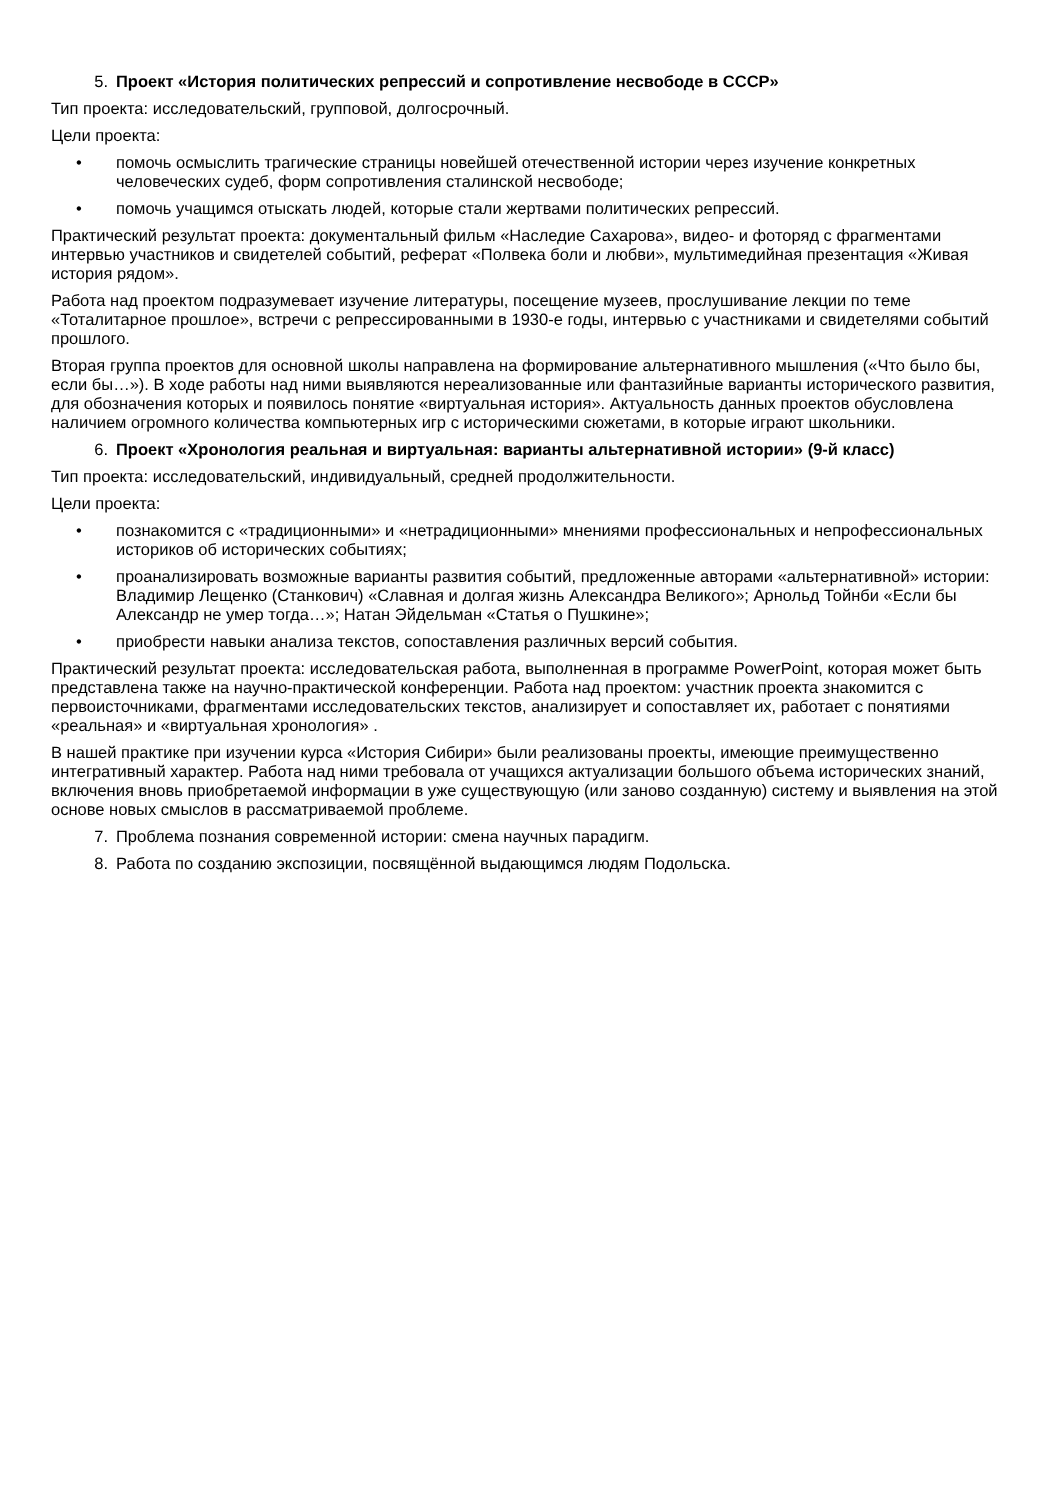5. Проект «История политических репрессий и сопротивление несвободе в СССР»
Тип проекта: исследовательский, групповой, долгосрочный.
Цели проекта:
• помочь осмыслить трагические страницы новейшей отечественной истории через изучение конкретных человеческих судеб, форм сопротивления сталинской несвободе;
• помочь учащимся отыскать людей, которые стали жертвами политических репрессий.
Практический результат проекта: документальный фильм «Наследие Сахарова», видео- и фоторяд с фрагментами интервью участников и свидетелей событий, реферат «Полвека боли и любви», мультимедийная презентация «Живая история рядом».
Работа над проектом подразумевает изучение литературы, посещение музеев, прослушивание лекции по теме «Тоталитарное прошлое», встречи с репрессированными в 1930-е годы, интервью с участниками и свидетелями событий прошлого.
Вторая группа проектов для основной школы направлена на формирование альтернативного мышления («Что было бы, если бы…»). В ходе работы над ними выявляются нереализованные или фантазийные варианты исторического развития, для обозначения которых и появилось понятие «виртуальная история». Актуальность данных проектов обусловлена наличием огромного количества компьютерных игр с историческими сюжетами, в которые играют школьники.
6. Проект «Хронология реальная и виртуальная: варианты альтернативной истории» (9-й класс)
Тип проекта: исследовательский, индивидуальный, средней продолжительности.
Цели проекта:
• познакомится с «традиционными» и «нетрадиционными» мнениями профессиональных и непрофессиональных историков об исторических событиях;
• проанализировать возможные варианты развития событий, предложенные авторами «альтернативной» истории: Владимир Лещенко (Станкович) «Славная и долгая жизнь Александра Великого»; Арнольд Тойнби «Если бы Александр не умер тогда…»; Натан Эйдельман «Статья о Пушкине»;
• приобрести навыки анализа текстов, сопоставления различных версий события.
Практический результат проекта: исследовательская работа, выполненная в программе PowerPoint, которая может быть представлена также на научно-практической конференции. Работа над проектом: участник проекта знакомится с первоисточниками, фрагментами исследовательских текстов, анализирует и сопоставляет их, работает с понятиями «реальная» и «виртуальная хронология» .
В нашей практике при изучении курса «История Сибири» были реализованы проекты, имеющие преимущественно интегративный характер. Работа над ними требовала от учащихся актуализации большого объема исторических знаний, включения вновь приобретаемой информации в уже существующую (или заново созданную) систему и выявления на этой основе новых смыслов в рассматриваемой проблеме.
7. Проблема познания современной истории: смена научных парадигм.
8. Работа по созданию экспозиции, посвящённой выдающимся людям Подольска.